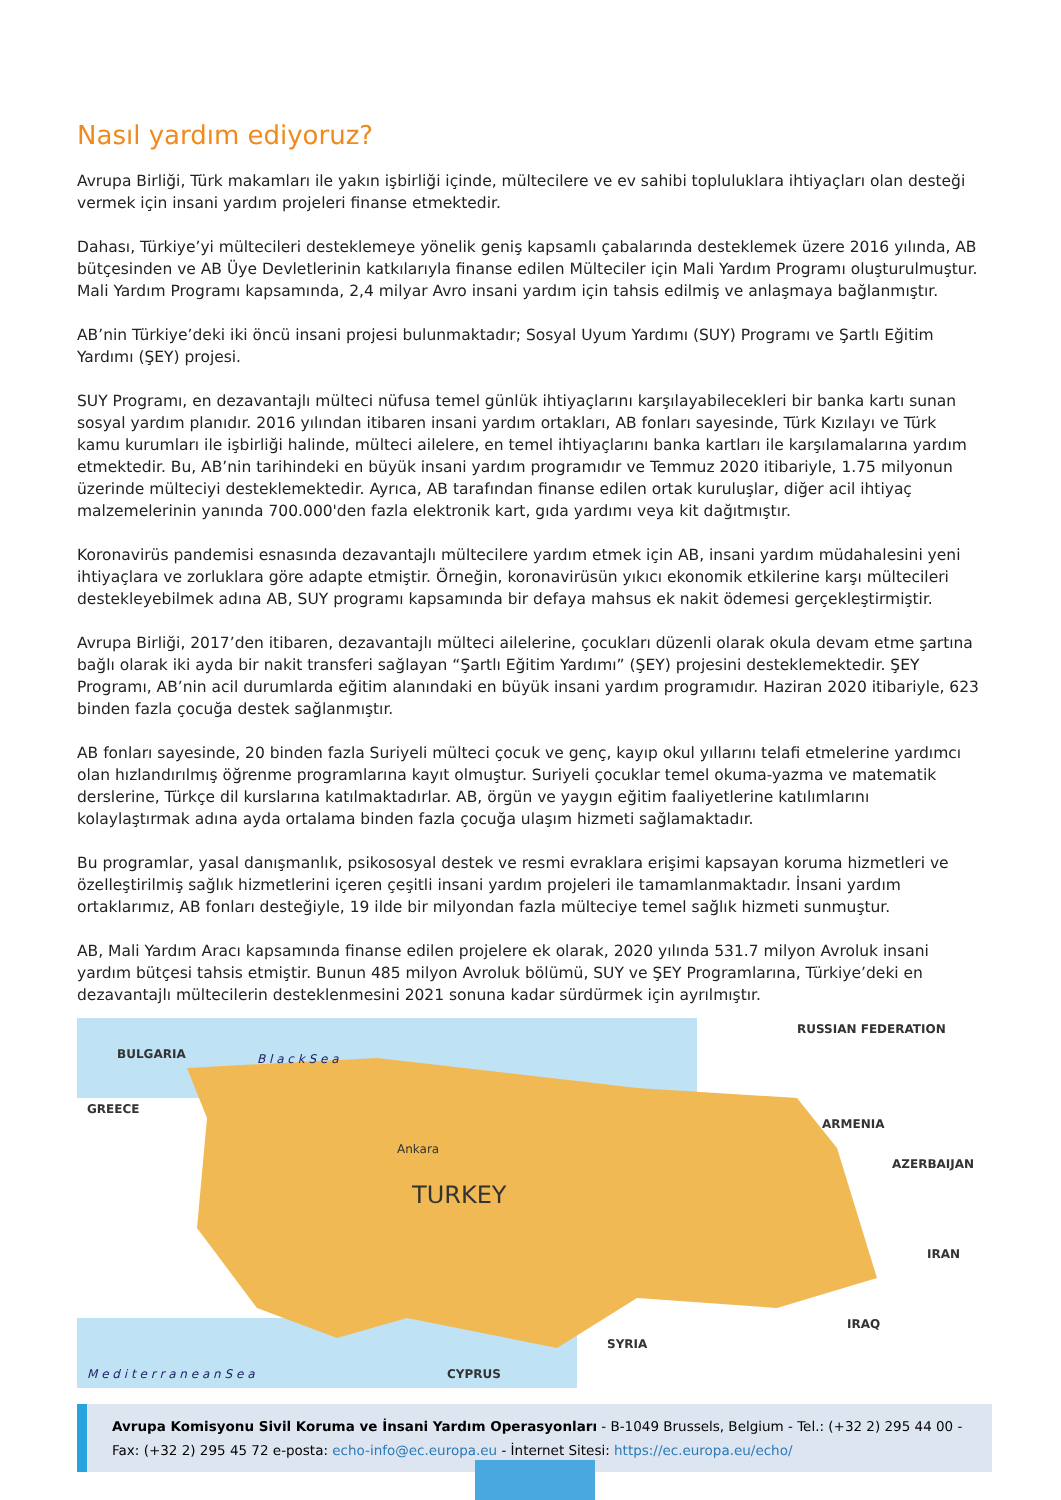Nasıl yardım ediyoruz?
Avrupa Birliği, Türk makamları ile yakın işbirliği içinde, mültecilere ve ev sahibi topluluklara ihtiyaçları olan desteği vermek için insani yardım projeleri finanse etmektedir.
Dahası, Türkiye’yi mültecileri desteklemeye yönelik geniş kapsamlı çabalarında desteklemek üzere 2016 yılında, AB bütçesinden ve AB Üye Devletlerinin katkılarıyla finanse edilen Mülteciler için Mali Yardım Programı oluşturulmuştur. Mali Yardım Programı kapsamında, 2,4 milyar Avro insani yardım için tahsis edilmiş ve anlaşmaya bağlanmıştır.
AB’nin Türkiye’deki iki öncü insani projesi bulunmaktadır; Sosyal Uyum Yardımı (SUY) Programı ve Şartlı Eğitim Yardımı (ŞEY) projesi.
SUY Programı, en dezavantajlı mülteci nüfusa temel günlük ihtiyaçlarını karşılayabilecekleri bir banka kartı sunan sosyal yardım planıdır. 2016 yılından itibaren insani yardım ortakları, AB fonları sayesinde, Türk Kızılayı ve Türk kamu kurumları ile işbirliği halinde, mülteci ailelere, en temel ihtiyaçlarını banka kartları ile karşılamalarına yardım etmektedir. Bu, AB’nin tarihindeki en büyük insani yardım programıdır ve Temmuz 2020 itibariyle, 1.75 milyonun üzerinde mülteciyi desteklemektedir. Ayrıca, AB tarafından finanse edilen ortak kuruluşlar, diğer acil ihtiyaç malzemelerinin yanında 700.000'den fazla elektronik kart, gıda yardımı veya kit dağıtmıştır.
Koronavirüs pandemisi esnasında dezavantajlı mültecilere yardım etmek için AB, insani yardım müdahalesini yeni ihtiyaçlara ve zorluklara göre adapte etmiştir. Örneğin, koronavirüsün yıkıcı ekonomik etkilerine karşı mültecileri destekleyebilmek adına AB, SUY programı kapsamında bir defaya mahsus ek nakit ödemesi gerçekleştirmiştir.
Avrupa Birliği, 2017’den itibaren, dezavantajlı mülteci ailelerine, çocukları düzenli olarak okula devam etme şartına bağlı olarak iki ayda bir nakit transferi sağlayan “Şartlı Eğitim Yardımı” (ŞEY) projesini desteklemektedir. ŞEY Programı, AB’nin acil durumlarda eğitim alanındaki en büyük insani yardım programıdır. Haziran 2020 itibariyle, 623 binden fazla çocuğa destek sağlanmıştır.
AB fonları sayesinde, 20 binden fazla Suriyeli mülteci çocuk ve genç, kayıp okul yıllarını telafi etmelerine yardımcı olan hızlandırılmış öğrenme programlarına kayıt olmuştur. Suriyeli çocuklar temel okuma-yazma ve matematik derslerine, Türkçe dil kurslarına katılmaktadırlar. AB, örgün ve yaygın eğitim faaliyetlerine katılımlarını kolaylaştırmak adına ayda ortalama binden fazla çocuğa ulaşım hizmeti sağlamaktadır.
Bu programlar, yasal danışmanlık, psikososyal destek ve resmi evraklara erişimi kapsayan koruma hizmetleri ve özelleştirilmiş sağlık hizmetlerini içeren çeşitli insani yardım projeleri ile tamamlanmaktadır. İnsani yardım ortaklarımız, AB fonları desteğiyle, 19 ilde bir milyondan fazla mülteciye temel sağlık hizmeti sunmuştur.
AB, Mali Yardım Aracı kapsamında finanse edilen projelere ek olarak, 2020 yılında 531.7 milyon Avroluk insani yardım bütçesi tahsis etmiştir. Bunun 485 milyon Avroluk bölümü, SUY ve ŞEY Programlarına, Türkiye’deki en dezavantajlı mültecilerin desteklenmesini 2021 sonuna kadar sürdürmek için ayrılmıştır.
BULGARIA
GREECE
RUSSIAN FEDERATION
ARMENIA
AZERBAIJAN
IRAN
IRAQ
SYRIA
CYPRUS
Ankara
TURKEY
B l a c k S e a
M e d i t e r r a n e a n S e a
Avrupa Komisyonu Sivil Koruma ve İnsani Yardım Operasyonları - B-1049 Brussels, Belgium - Tel.: (+32 2) 295 44 00 - Fax: (+32 2) 295 45 72 e-posta: echo-info@ec.europa.eu - İnternet Sitesi: https://ec.europa.eu/echo/